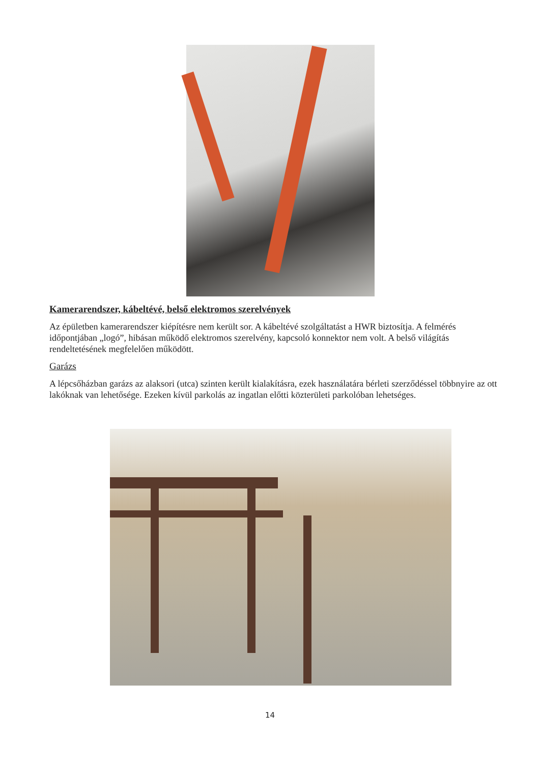Kamerarendszer, kábeltévé, belső elektromos szerelvények
Az épületben kamerarendszer kiépítésre nem került sor. A kábeltévé szolgáltatást a HWR biztosítja. A felmérés időpontjában „logó”, hibásan működő elektromos szerelvény, kapcsoló konnektor nem volt. A belső világítás rendeltetésének megfelelően működött.
Garázs
A lépcsőházban garázs az alaksori (utca) szinten került kialakításra, ezek használatára bérleti szerződéssel többnyire az ott lakóknak van lehetősége. Ezeken kívül parkolás az ingatlan előtti közterületi parkolóban lehetséges.
14